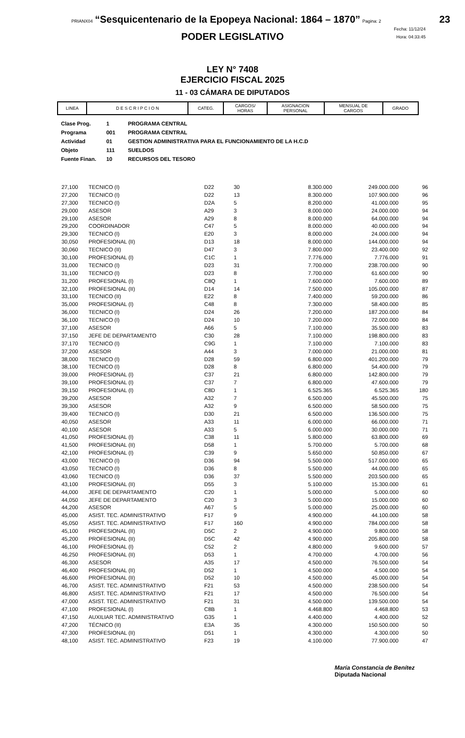PRIANX04 “Sesquicentenario de la Epopeya Nacional: 1864 – 1870” Pagina: 2
23
Fecha: 11/12/24
Hora: 04:33:45
PODER LEGISLATIVO
LEY N° 7408
EJERCICIO FISCAL 2025
11 - 03 CÁMARA DE DIPUTADOS
| LINEA | D E S C R I P C I O N | CATEG. | CARGOS/ HORAS | ASIGNACION PERSONAL | MENSUAL DE CARGOS | GRADO |
| --- | --- | --- | --- | --- | --- | --- |
Clase Prog. 1 PROGRAMA CENTRAL
Programa 001 PROGRAMA CENTRAL
Actividad 01 GESTION ADMINISTRATIVA PARA EL FUNCIONAMIENTO DE LA H.C.D
Objeto 111 SUELDOS
Fuente Finan. 10 RECURSOS DEL TESORO
| 27,100 | TECNICO (I) | D22 | 30 | 8.300.000 | 249.000.000 | 96 |
| 27,200 | TECNICO (I) | D22 | 13 | 8.300.000 | 107.900.000 | 96 |
| 27,300 | TECNICO (I) | D2A | 5 | 8.200.000 | 41.000.000 | 95 |
| 29,000 | ASESOR | A29 | 3 | 8.000.000 | 24.000.000 | 94 |
| 29,100 | ASESOR | A29 | 8 | 8.000.000 | 64.000.000 | 94 |
| 29,200 | COORDINADOR | C47 | 5 | 8.000.000 | 40.000.000 | 94 |
| 29,300 | TECNICO (I) | E20 | 3 | 8.000.000 | 24.000.000 | 94 |
| 30,050 | PROFESIONAL (II) | D13 | 18 | 8.000.000 | 144.000.000 | 94 |
| 30,060 | TECNICO (II) | D47 | 3 | 7.800.000 | 23.400.000 | 92 |
| 30,100 | PROFESIONAL (I) | C1C | 1 | 7.776.000 | 7.776.000 | 91 |
| 31,000 | TECNICO (I) | D23 | 31 | 7.700.000 | 238.700.000 | 90 |
| 31,100 | TECNICO (I) | D23 | 8 | 7.700.000 | 61.600.000 | 90 |
| 31,200 | PROFESIONAL (I) | C8Q | 1 | 7.600.000 | 7.600.000 | 89 |
| 32,100 | PROFESIONAL (II) | D14 | 14 | 7.500.000 | 105.000.000 | 87 |
| 33,100 | TECNICO (II) | E22 | 8 | 7.400.000 | 59.200.000 | 86 |
| 35,000 | PROFESIONAL (I) | C48 | 8 | 7.300.000 | 58.400.000 | 85 |
| 36,000 | TECNICO (I) | D24 | 26 | 7.200.000 | 187.200.000 | 84 |
| 36,100 | TECNICO (I) | D24 | 10 | 7.200.000 | 72.000.000 | 84 |
| 37,100 | ASESOR | A66 | 5 | 7.100.000 | 35.500.000 | 83 |
| 37,150 | JEFE DE DEPARTAMENTO | C30 | 28 | 7.100.000 | 198.800.000 | 83 |
| 37,170 | TECNICO (I) | C9G | 1 | 7.100.000 | 7.100.000 | 83 |
| 37,200 | ASESOR | A44 | 3 | 7.000.000 | 21.000.000 | 81 |
| 38,000 | TECNICO (I) | D28 | 59 | 6.800.000 | 401.200.000 | 79 |
| 38,100 | TECNICO (I) | D28 | 8 | 6.800.000 | 54.400.000 | 79 |
| 39,000 | PROFESIONAL (I) | C37 | 21 | 6.800.000 | 142.800.000 | 79 |
| 39,100 | PROFESIONAL (I) | C37 | 7 | 6.800.000 | 47.600.000 | 79 |
| 39,150 | PROFESIONAL (I) | C8D | 1 | 6.525.365 | 6.525.365 | 180 |
| 39,200 | ASESOR | A32 | 7 | 6.500.000 | 45.500.000 | 75 |
| 39,300 | ASESOR | A32 | 9 | 6.500.000 | 58.500.000 | 75 |
| 39,400 | TECNICO (I) | D30 | 21 | 6.500.000 | 136.500.000 | 75 |
| 40,050 | ASESOR | A33 | 11 | 6.000.000 | 66.000.000 | 71 |
| 40,100 | ASESOR | A33 | 5 | 6.000.000 | 30.000.000 | 71 |
| 41,050 | PROFESIONAL (I) | C38 | 11 | 5.800.000 | 63.800.000 | 69 |
| 41,500 | PROFESIONAL (II) | D58 | 1 | 5.700.000 | 5.700.000 | 68 |
| 42,100 | PROFESIONAL (I) | C39 | 9 | 5.650.000 | 50.850.000 | 67 |
| 43,000 | TECNICO (I) | D36 | 94 | 5.500.000 | 517.000.000 | 65 |
| 43,050 | TECNICO (I) | D36 | 8 | 5.500.000 | 44.000.000 | 65 |
| 43,060 | TECNICO (I) | D36 | 37 | 5.500.000 | 203.500.000 | 65 |
| 43,100 | PROFESIONAL (II) | D55 | 3 | 5.100.000 | 15.300.000 | 61 |
| 44,000 | JEFE DE DEPARTAMENTO | C20 | 1 | 5.000.000 | 5.000.000 | 60 |
| 44,050 | JEFE DE DEPARTAMENTO | C20 | 3 | 5.000.000 | 15.000.000 | 60 |
| 44,200 | ASESOR | A67 | 5 | 5.000.000 | 25.000.000 | 60 |
| 45,000 | ASIST. TEC. ADMINISTRATIVO | F17 | 9 | 4.900.000 | 44.100.000 | 58 |
| 45,050 | ASIST. TEC. ADMINISTRATIVO | F17 | 160 | 4.900.000 | 784.000.000 | 58 |
| 45,100 | PROFESIONAL (II) | D5C | 2 | 4.900.000 | 9.800.000 | 58 |
| 45,200 | PROFESIONAL (II) | D5C | 42 | 4.900.000 | 205.800.000 | 58 |
| 46,100 | PROFESIONAL (I) | C52 | 2 | 4.800.000 | 9.600.000 | 57 |
| 46,250 | PROFESIONAL (II) | D53 | 1 | 4.700.000 | 4.700.000 | 56 |
| 46,300 | ASESOR | A35 | 17 | 4.500.000 | 76.500.000 | 54 |
| 46,400 | PROFESIONAL (II) | D52 | 1 | 4.500.000 | 4.500.000 | 54 |
| 46,600 | PROFESIONAL (II) | D52 | 10 | 4.500.000 | 45.000.000 | 54 |
| 46,700 | ASIST. TEC. ADMINISTRATIVO | F21 | 53 | 4.500.000 | 238.500.000 | 54 |
| 46,800 | ASIST. TEC. ADMINISTRATIVO | F21 | 17 | 4.500.000 | 76.500.000 | 54 |
| 47,000 | ASIST. TEC. ADMINISTRATIVO | F21 | 31 | 4.500.000 | 139.500.000 | 54 |
| 47,100 | PROFESIONAL (I) | C8B | 1 | 4.468.800 | 4.468.800 | 53 |
| 47,150 | AUXILIAR TEC. ADMINISTRATIVO | G35 | 1 | 4.400.000 | 4.400.000 | 52 |
| 47,200 | TÉCNICO (II) | E3A | 35 | 4.300.000 | 150.500.000 | 50 |
| 47,300 | PROFESIONAL (II) | D51 | 1 | 4.300.000 | 4.300.000 | 50 |
| 48,100 | ASIST. TEC. ADMINISTRATIVO | F23 | 19 | 4.100.000 | 77.900.000 | 47 |
María Constancia de Benítez
Diputada Nacional